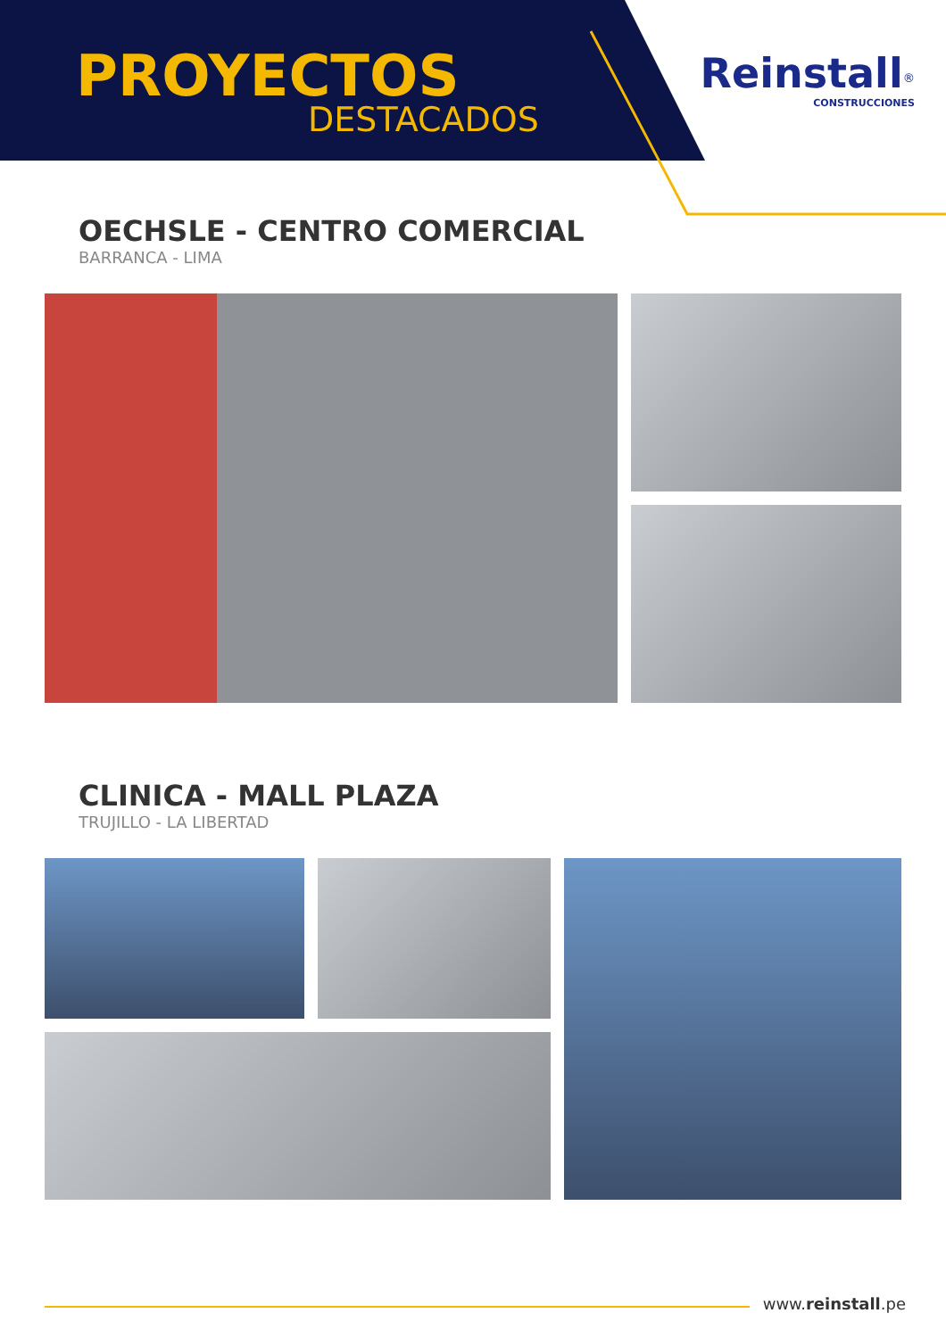PROYECTOS
DESTACADOS
Reinstall<sup>®</sup>
CONSTRUCCIONES
OECHSLE - CENTRO COMERCIAL
BARRANCA - LIMA
CLINICA - MALL PLAZA
TRUJILLO - LA LIBERTAD
www.reinstall.pe